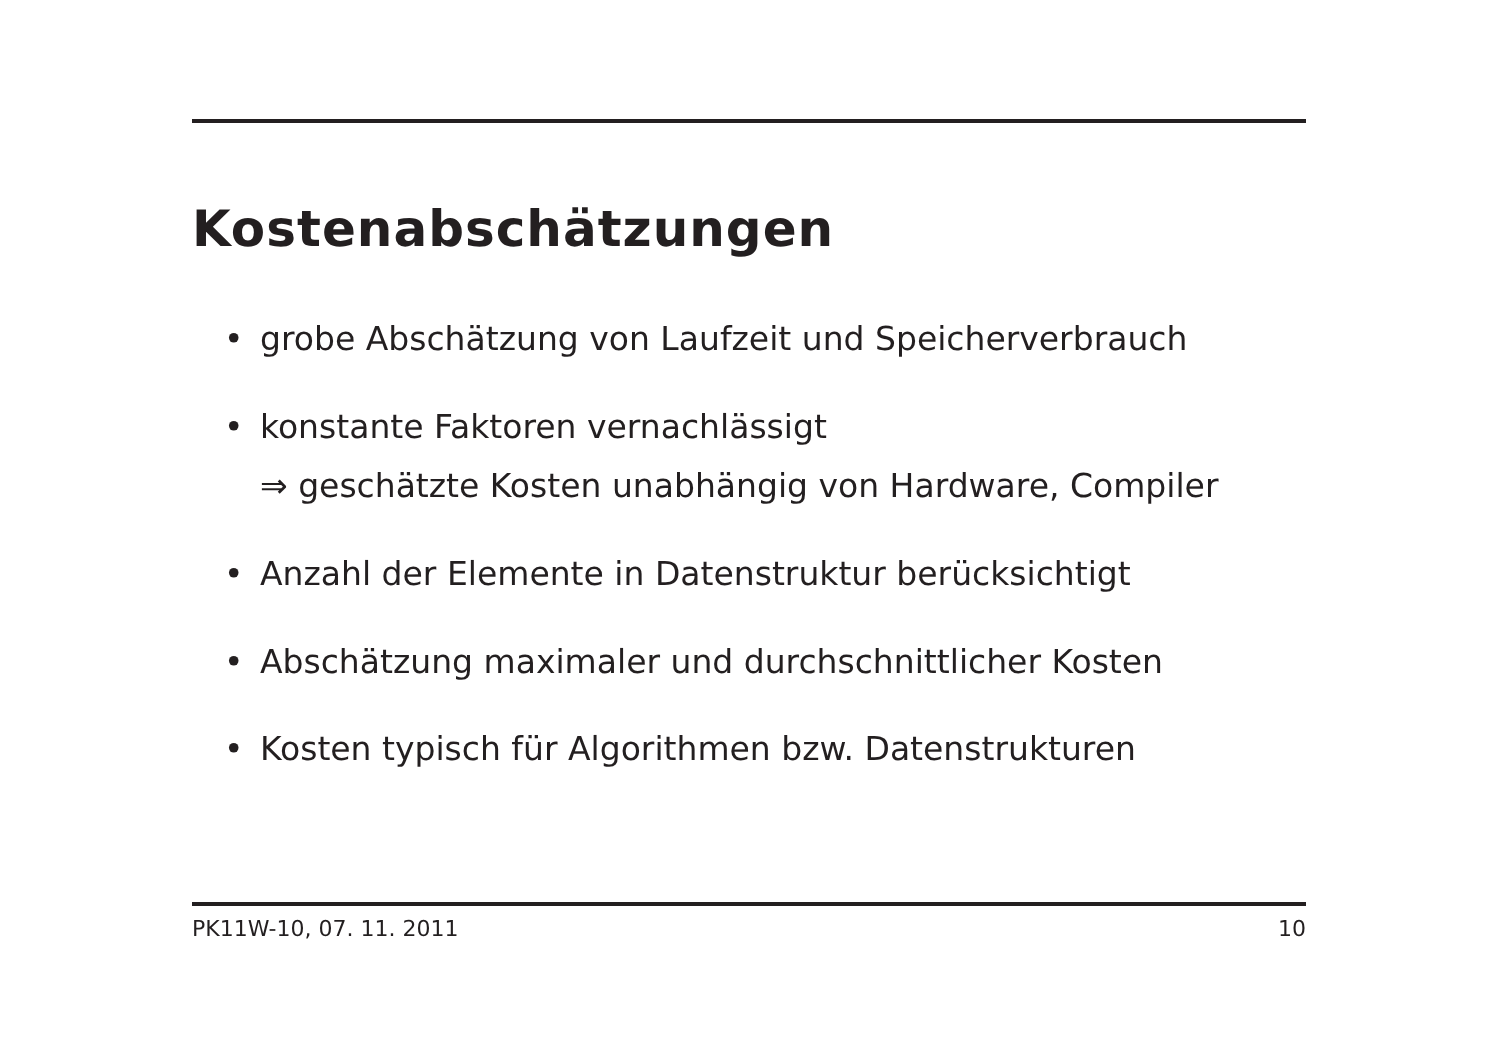Kostenabschätzungen
• grobe Abschätzung von Laufzeit und Speicherverbrauch
• konstante Faktoren vernachlässigt
⇒ geschätzte Kosten unabhängig von Hardware, Compiler
• Anzahl der Elemente in Datenstruktur berücksichtigt
• Abschätzung maximaler und durchschnittlicher Kosten
• Kosten typisch für Algorithmen bzw. Datenstrukturen
PK11W-10, 07. 11. 2011 10